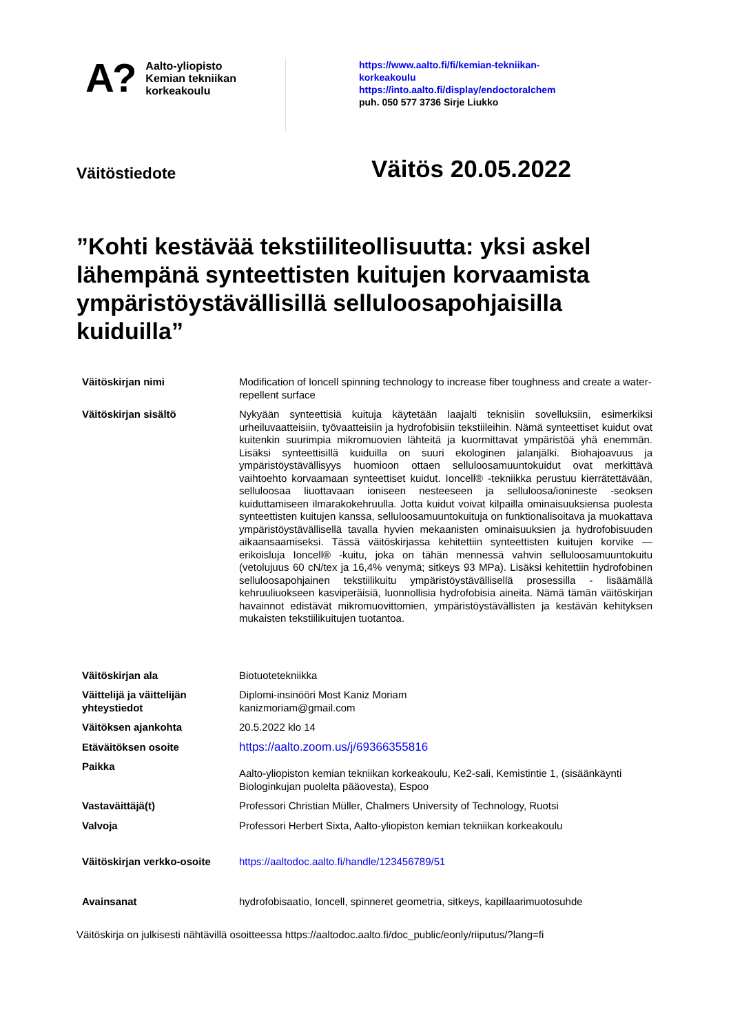A?
Aalto-yliopisto
Kemian tekniikan
korkeakoulu
https://www.aalto.fi/fi/kemian-tekniikan-
korkeakoulu
https://into.aalto.fi/display/endoctoralchem
puh. 050 577 3736 Sirje Liukko
Väitöstiedote
Väitös 20.05.2022
”Kohti kestävää tekstiiliteollisuutta: yksi askel lähempänä synteettisten kuitujen korvaamista ympäristöystävällisillä selluloosapohjaisilla kuiduilla”
| Väitöskirjan nimi | Modification of Ioncell spinning technology to increase fiber toughness and create a water-repellent surface |
| Väitöskirjan sisältö | Nykyään synteettisiä kuituja käytetään laajalti teknisiin sovelluksiin, esimerkiksi urheiluvaatteisiin, työvaatteisiin ja hydrofobisiin tekstiileihin. Nämä synteettiset kuidut ovat kuitenkin suurimpia mikromuovien lähteitä ja kuormittavat ympäristöä yhä enemmän. Lisäksi synteettisillä kuiduilla on suuri ekologinen jalanjälki. Biohajoavuus ja ympäristöystävällisyys huomioon ottaen selluloosamuuntokuidut ovat merkittävä vaihtoehto korvaamaan synteettiset kuidut. Ioncell® -tekniikka perustuu kierrätettävään, selluloosaa liuottavaan ioniseen nesteeseen ja selluloosa/ionineste -seoksen kuiduttamiseen ilmarakokehruulla. Jotta kuidut voivat kilpailla ominaisuuksiensa puolesta synteettisten kuitujen kanssa, selluloosamuuntokuituja on funktionalisoitava ja muokattava ympäristöystävällisellä tavalla hyvien mekaanisten ominaisuuksien ja hydrofobisuuden aikaansaamiseksi. Tässä väitöskirjassa kehitettiin synteettisten kuitujen korvike — erikoisluja Ioncell® -kuitu, joka on tähän mennessä vahvin selluloosamuuntokuitu (vetolujuus 60 cN/tex ja 16,4% venymä; sitkeys 93 MPa). Lisäksi kehitettiin hydrofobinen selluloosapohjainen tekstiilikuitu ympäristöystävällisellä prosessilla - lisäämällä kehruuliuokseen kasviperäisiä, luonnollisia hydrofobisia aineita. Nämä tämän väitöskirjan havainnot edistävät mikromuovittomien, ympäristöystävällisten ja kestävän kehityksen mukaisten tekstiilikuitujen tuotantoa. |
| Väitöskirjan ala | Biotuotetekniikka |
| Väittelijä ja väittelijän yhteystiedot | Diplomi-insinööri Most Kaniz Moriam kanizmoriam@gmail.com |
| Väitöksen ajankohta | 20.5.2022 klo 14 |
| Etäväitöksen osoite | https://aalto.zoom.us/j/69366355816 |
| Paikka | Aalto-yliopiston kemian tekniikan korkeakoulu, Ke2-sali, Kemistintie 1, (sisäänkäynti Biologinkujan puolelta pääovesta), Espoo |
| Vastaväittäjä(t) | Professori Christian Müller, Chalmers University of Technology, Ruotsi |
| Valvoja | Professori Herbert Sixta, Aalto-yliopiston kemian tekniikan korkeakoulu |
| Väitöskirjan verkko-osoite | https://aaltodoc.aalto.fi/handle/123456789/51 |
| Avainsanat | hydrofobisaatio, Ioncell, spinneret geometria, sitkeys, kapillaarimuotosuhde |
Väitöskirja on julkisesti nähtävillä osoitteessa https://aaltodoc.aalto.fi/doc_public/eonly/riiputus/?lang=fi